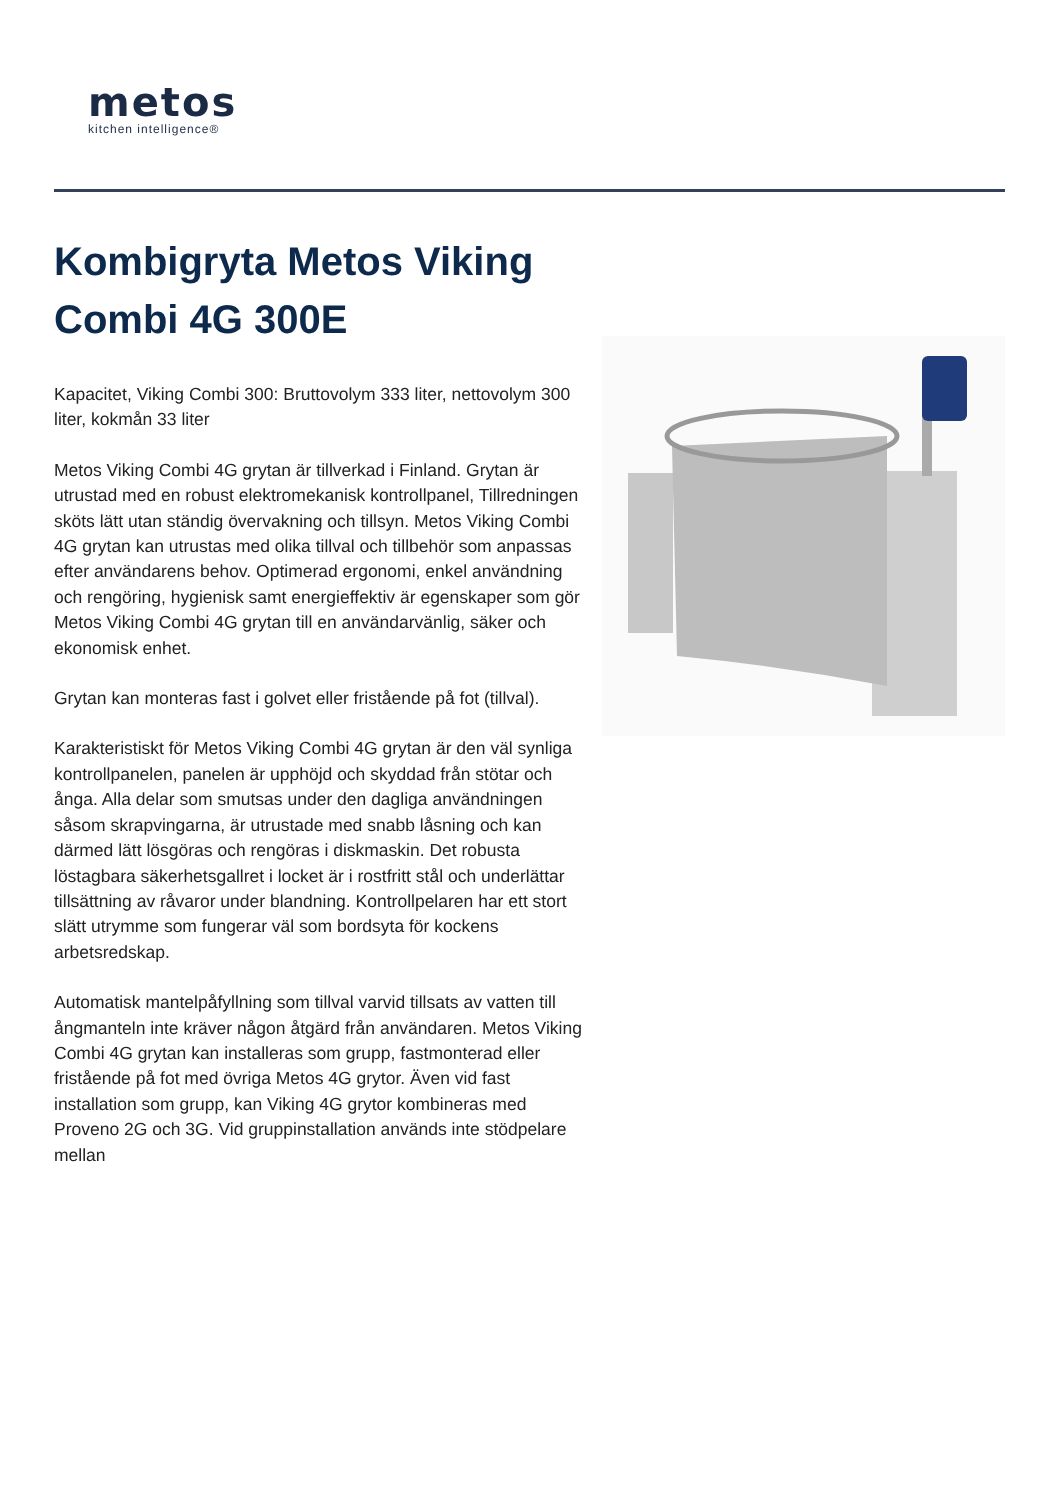metos
kitchen intelligence®
Kombigryta Metos Viking Combi 4G 300E
Kapacitet, Viking Combi 300: Bruttovolym 333 liter, nettovolym 300 liter, kokmån 33 liter
Metos Viking Combi 4G grytan är tillverkad i Finland. Grytan är utrustad med en robust elektromekanisk kontrollpanel, Tillredningen sköts lätt utan ständig övervakning och tillsyn. Metos Viking Combi 4G grytan kan utrustas med olika tillval och tillbehör som anpassas efter användarens behov. Optimerad ergonomi, enkel användning och rengöring, hygienisk samt energieffektiv är egenskaper som gör Metos Viking Combi 4G grytan till en användarvänlig, säker och ekonomisk enhet.
Grytan kan monteras fast i golvet eller fristående på fot (tillval).
Karakteristiskt för Metos Viking Combi 4G grytan är den väl synliga kontrollpanelen, panelen är upphöjd och skyddad från stötar och ånga. Alla delar som smutsas under den dagliga användningen såsom skrapvingarna, är utrustade med snabb låsning och kan därmed lätt lösgöras och rengöras i diskmaskin. Det robusta löstagbara säkerhetsgallret i locket är i rostfritt stål och underlättar tillsättning av råvaror under blandning. Kontrollpelaren har ett stort slätt utrymme som fungerar väl som bordsyta för kockens arbetsredskap.
Automatisk mantelpåfyllning som tillval varvid tillsats av vatten till ångmanteln inte kräver någon åtgärd från användaren. Metos Viking Combi 4G grytan kan installeras som grupp, fastmonterad eller fristående på fot med övriga Metos 4G grytor. Även vid fast installation som grupp, kan Viking 4G grytor kombineras med Proveno 2G och 3G. Vid gruppinstallation används inte stödpelare mellan